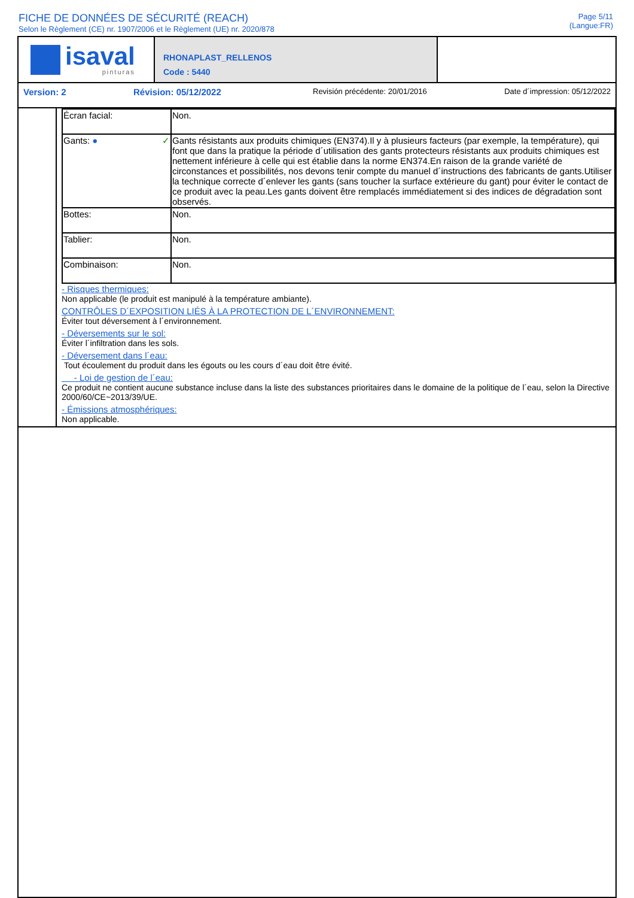FICHE DE DONNÉES DE SÉCURITÉ (REACH)
Selon le Règlement (CE) nr. 1907/2006 et le Règlement (UE) nr. 2020/878
Page 5/11
(Langue:FR)
isaval
pinturas
RHONAPLAST_RELLENOS
Code : 5440
Version: 2 Révision: 05/12/2022
Revisión précédente: 20/01/2016 Date d´impression: 05/12/2022
| Écran facial: | Non. |
| Gants: ● ✓ | Gants résistants aux produits chimiques (EN374).Il y à plusieurs facteurs (par exemple, la température), qui font que dans la pratique la période d´utilisation des gants protecteurs résistants aux produits chimiques est nettement inférieure à celle qui est établie dans la norme EN374.En raison de la grande variété de circonstances et possibilités, nos devons tenir compte du manuel d´instructions des fabricants de gants.Utiliser la technique correcte d´enlever les gants (sans toucher la surface extérieure du gant) pour éviter le contact de ce produit avec la peau.Les gants doivent être remplacés immédiatement si des indices de dégradation sont observés. |
| Bottes: | Non. |
| Tablier: | Non. |
| Combinaison: | Non. |
- Risques thermiques:
Non applicable (le produit est manipulé à la température ambiante).
CONTRÔLES D´EXPOSITION LIÉS À LA PROTECTION DE L´ENVIRONNEMENT:
Éviter tout déversement à l´environnement.
- Déversements sur le sol:
Éviter l´infiltration dans les sols.
- Déversement dans l´eau:
Tout écoulement du produit dans les égouts ou les cours d´eau doit être évité.
- Loi de gestion de l´eau:
Ce produit ne contient aucune substance incluse dans la liste des substances prioritaires dans le domaine de la politique de l´eau, selon la Directive 2000/60/CE~2013/39/UE.
- Émissions atmosphériques:
Non applicable.